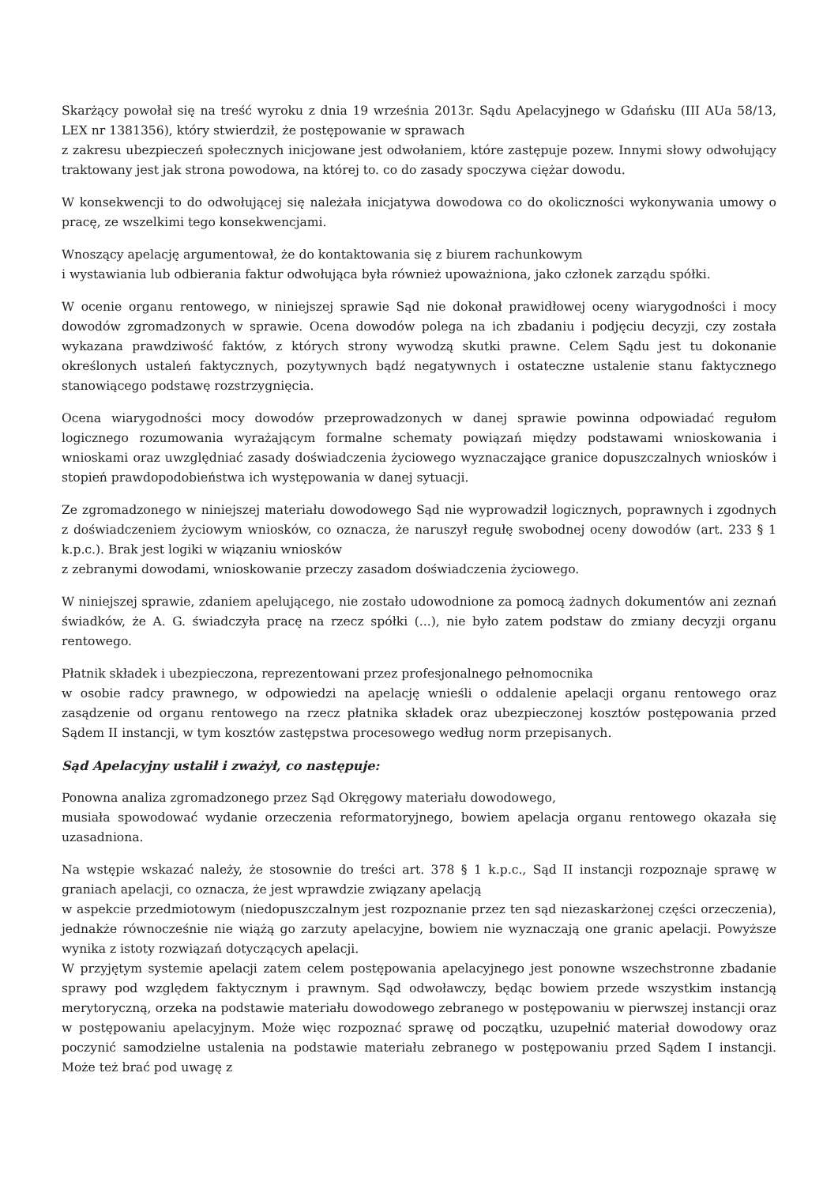Skarżący powołał się na treść wyroku z dnia 19 września 2013r. Sądu Apelacyjnego w Gdańsku (III AUa 58/13, LEX nr 1381356), który stwierdził, że postępowanie w sprawach
z zakresu ubezpieczeń społecznych inicjowane jest odwołaniem, które zastępuje pozew. Innymi słowy odwołujący traktowany jest jak strona powodowa, na której to. co do zasady spoczywa ciężar dowodu.
W konsekwencji to do odwołującej się należała inicjatywa dowodowa co do okoliczności wykonywania umowy o pracę, ze wszelkimi tego konsekwencjami.
Wnoszący apelację argumentował, że do kontaktowania się z biurem rachunkowym
i wystawiania lub odbierania faktur odwołująca była również upoważniona, jako członek zarządu spółki.
W ocenie organu rentowego, w niniejszej sprawie Sąd nie dokonał prawidłowej oceny wiarygodności i mocy dowodów zgromadzonych w sprawie. Ocena dowodów polega na ich zbadaniu i podjęciu decyzji, czy została wykazana prawdziwość faktów, z których strony wywodzą skutki prawne. Celem Sądu jest tu dokonanie określonych ustaleń faktycznych, pozytywnych bądź negatywnych i ostateczne ustalenie stanu faktycznego stanowiącego podstawę rozstrzygnięcia.
Ocena wiarygodności mocy dowodów przeprowadzonych w danej sprawie powinna odpowiadać regułom logicznego rozumowania wyrażającym formalne schematy powiązań między podstawami wnioskowania i wnioskami oraz uwzględniać zasady doświadczenia życiowego wyznaczające granice dopuszczalnych wniosków i stopień prawdopodobieństwa ich występowania w danej sytuacji.
Ze zgromadzonego w niniejszej materiału dowodowego Sąd nie wyprowadził logicznych, poprawnych i zgodnych z doświadczeniem życiowym wniosków, co oznacza, że naruszył regułę swobodnej oceny dowodów (art. 233 § 1 k.p.c.). Brak jest logiki w wiązaniu wniosków
z zebranymi dowodami, wnioskowanie przeczy zasadom doświadczenia życiowego.
W niniejszej sprawie, zdaniem apelującego, nie zostało udowodnione za pomocą żadnych dokumentów ani zeznań świadków, że A. G. świadczyła pracę na rzecz spółki (...), nie było zatem podstaw do zmiany decyzji organu rentowego.
Płatnik składek i ubezpieczona, reprezentowani przez profesjonalnego pełnomocnika
w osobie radcy prawnego, w odpowiedzi na apelację wnieśli o oddalenie apelacji organu rentowego oraz zasądzenie od organu rentowego na rzecz płatnika składek oraz ubezpieczonej kosztów postępowania przed Sądem II instancji, w tym kosztów zastępstwa procesowego według norm przepisanych.
Sąd Apelacyjny ustalił i zważył, co następuje:
Ponowna analiza zgromadzonego przez Sąd Okręgowy materiału dowodowego,
musiała spowodować wydanie orzeczenia reformatoryjnego, bowiem apelacja organu rentowego okazała się uzasadniona.
Na wstępie wskazać należy, że stosownie do treści art. 378 § 1 k.p.c., Sąd II instancji rozpoznaje sprawę w graniach apelacji, co oznacza, że jest wprawdzie związany apelacją
w aspekcie przedmiotowym (niedopuszczalnym jest rozpoznanie przez ten sąd niezaskarżonej części orzeczenia), jednakże równocześnie nie wiążą go zarzuty apelacyjne, bowiem nie wyznaczają one granic apelacji. Powyższe wynika z istoty rozwiązań dotyczących apelacji.
W przyjętym systemie apelacji zatem celem postępowania apelacyjnego jest ponowne wszechstronne zbadanie sprawy pod względem faktycznym i prawnym. Sąd odwoławczy, będąc bowiem przede wszystkim instancją merytoryczną, orzeka na podstawie materiału dowodowego zebranego w postępowaniu w pierwszej instancji oraz w postępowaniu apelacyjnym. Może więc rozpoznać sprawę od początku, uzupełnić materiał dowodowy oraz poczynić samodzielne ustalenia na podstawie materiału zebranego w postępowaniu przed Sądem I instancji. Może też brać pod uwagę z